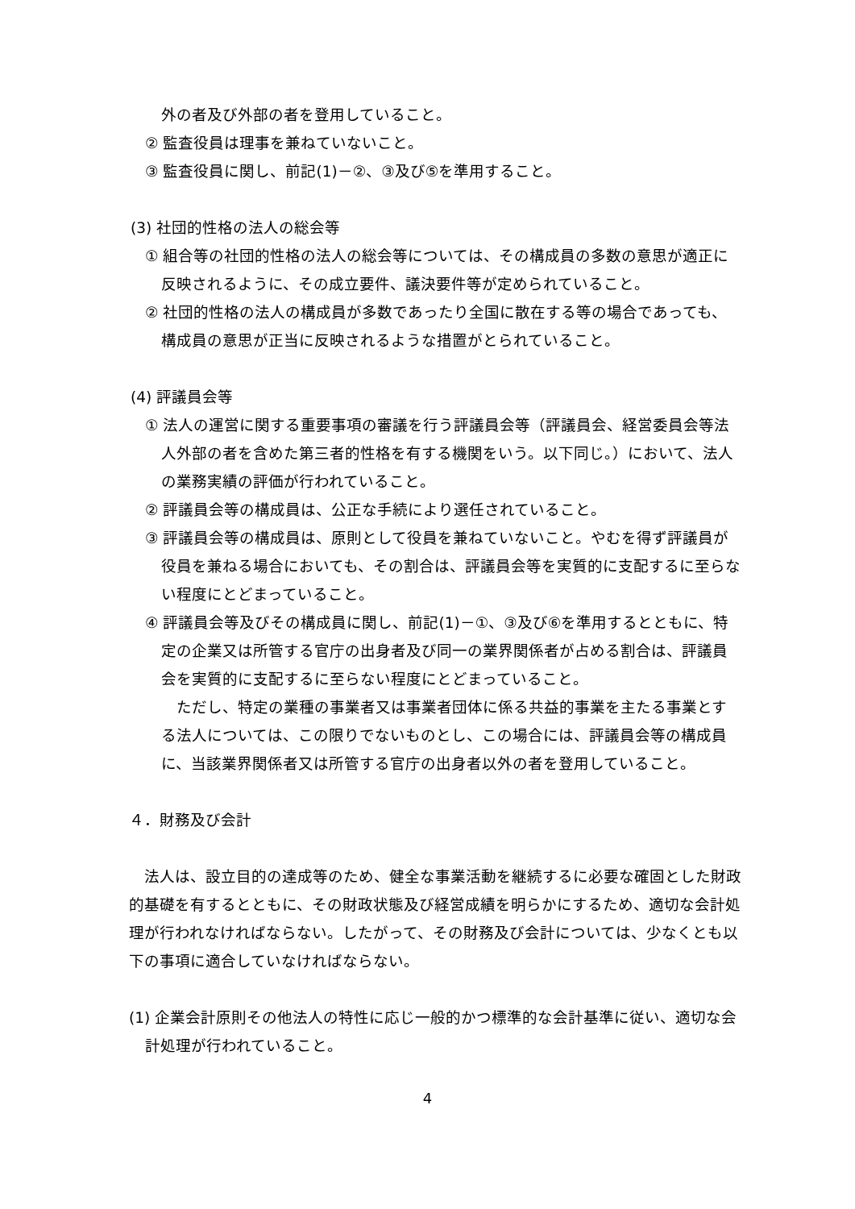外の者及び外部の者を登用していること。
② 監査役員は理事を兼ねていないこと。
③ 監査役員に関し、前記(1)－②、③及び⑤を準用すること。
(3) 社団的性格の法人の総会等
① 組合等の社団的性格の法人の総会等については、その構成員の多数の意思が適正に反映されるように、その成立要件、議決要件等が定められていること。
② 社団的性格の法人の構成員が多数であったり全国に散在する等の場合であっても、構成員の意思が正当に反映されるような措置がとられていること。
(4) 評議員会等
① 法人の運営に関する重要事項の審議を行う評議員会等（評議員会、経営委員会等法人外部の者を含めた第三者的性格を有する機関をいう。以下同じ。）において、法人の業務実績の評価が行われていること。
② 評議員会等の構成員は、公正な手続により選任されていること。
③ 評議員会等の構成員は、原則として役員を兼ねていないこと。やむを得ず評議員が役員を兼ねる場合においても、その割合は、評議員会等を実質的に支配するに至らない程度にとどまっていること。
④ 評議員会等及びその構成員に関し、前記(1)－①、③及び⑥を準用するとともに、特定の企業又は所管する官庁の出身者及び同一の業界関係者が占める割合は、評議員会を実質的に支配するに至らない程度にとどまっていること。
　ただし、特定の業種の事業者又は事業者団体に係る共益的事業を主たる事業とする法人については、この限りでないものとし、この場合には、評議員会等の構成員に、当該業界関係者又は所管する官庁の出身者以外の者を登用していること。
４．財務及び会計
　法人は、設立目的の達成等のため、健全な事業活動を継続するに必要な確固とした財政的基礎を有するとともに、その財政状態及び経営成績を明らかにするため、適切な会計処理が行われなければならない。したがって、その財務及び会計については、少なくとも以下の事項に適合していなければならない。
(1) 企業会計原則その他法人の特性に応じ一般的かつ標準的な会計基準に従い、適切な会計処理が行われていること。
4